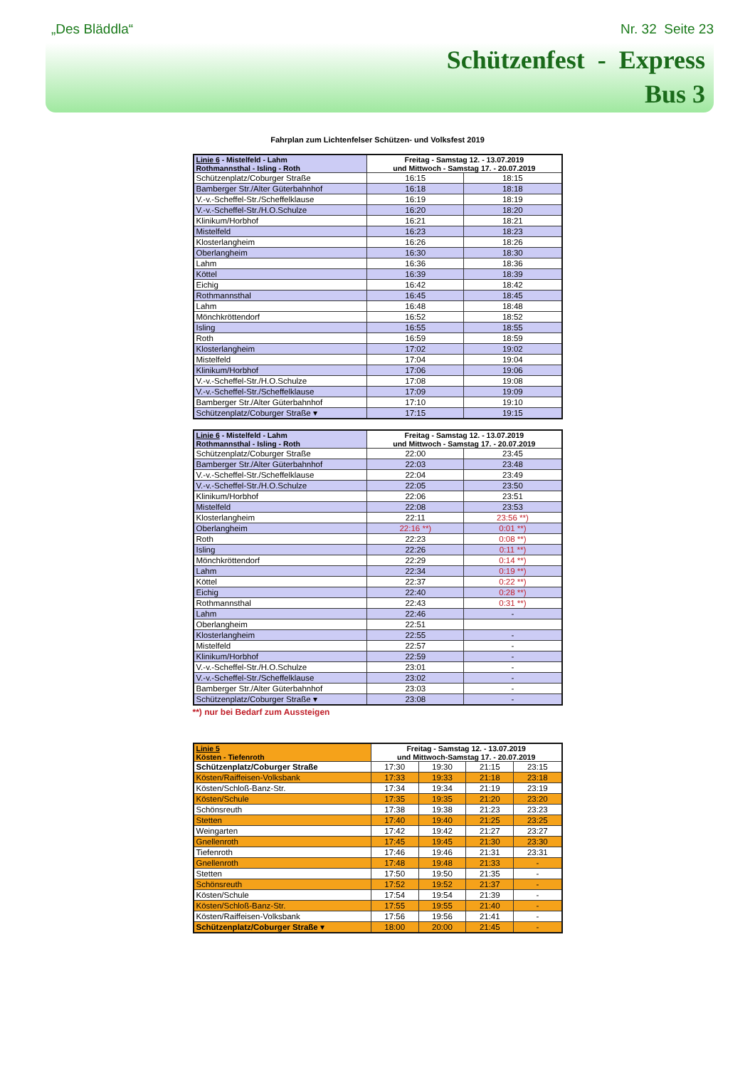„Des Bläddla“Nr. 32 Seite 23
Schützenfest - Express
Bus 3
Fahrplan zum Lichtenfelser Schützen- und Volksfest 2019
| Linie 6 - Mistelfeld - Lahm Rothmannsthal - Isling - Roth | Freitag - Samstag 12. - 13.07.2019 und Mittwoch - Samstag 17. - 20.07.2019 | |
| --- | --- | --- |
| Schützenplatz/Coburger Straße | 16:15 | 18:15 |
| Bamberger Str./Alter Güterbahnhof | 16:18 | 18:18 |
| V.-v.-Scheffel-Str./Scheffelklause | 16:19 | 18:19 |
| V.-v.-Scheffel-Str./H.O.Schulze | 16:20 | 18:20 |
| Klinikum/Horbhof | 16:21 | 18:21 |
| Mistelfeld | 16:23 | 18:23 |
| Klosterlangheim | 16:26 | 18:26 |
| Oberlangheim | 16:30 | 18:30 |
| Lahm | 16:36 | 18:36 |
| Köttel | 16:39 | 18:39 |
| Eichig | 16:42 | 18:42 |
| Rothmannsthal | 16:45 | 18:45 |
| Lahm | 16:48 | 18:48 |
| Mönchkröttendorf | 16:52 | 18:52 |
| Isling | 16:55 | 18:55 |
| Roth | 16:59 | 18:59 |
| Klosterlangheim | 17:02 | 19:02 |
| Mistelfeld | 17:04 | 19:04 |
| Klinikum/Horbhof | 17:06 | 19:06 |
| V.-v.-Scheffel-Str./H.O.Schulze | 17:08 | 19:08 |
| V.-v.-Scheffel-Str./Scheffelklause | 17:09 | 19:09 |
| Bamberger Str./Alter Güterbahnhof | 17:10 | 19:10 |
| Schützenplatz/Coburger Straße ▾ | 17:15 | 19:15 |
| Linie 6 - Mistelfeld - Lahm Rothmannsthal - Isling - Roth | Freitag - Samstag 12. - 13.07.2019 und Mittwoch - Samstag 17. - 20.07.2019 | |
| --- | --- | --- |
| Schützenplatz/Coburger Straße | 22:00 | 23:45 |
| Bamberger Str./Alter Güterbahnhof | 22:03 | 23:48 |
| V.-v.-Scheffel-Str./Scheffelklause | 22:04 | 23:49 |
| V.-v.-Scheffel-Str./H.O.Schulze | 22:05 | 23:50 |
| Klinikum/Horbhof | 22:06 | 23:51 |
| Mistelfeld | 22:08 | 23:53 |
| Klosterlangheim | 22:11 | 23:56 **) |
| Oberlangheim | 22:16 **) | 0:01 **) |
| Roth | 22:23 | 0:08 **) |
| Isling | 22:26 | 0:11 **) |
| Mönchkröttendorf | 22:29 | 0:14 **) |
| Lahm | 22:34 | 0:19 **) |
| Köttel | 22:37 | 0:22 **) |
| Eichig | 22:40 | 0:28 **) |
| Rothmannsthal | 22:43 | 0:31 **) |
| Lahm | 22:46 | - |
| Oberlangheim | 22:51 | |
| Klosterlangheim | 22:55 | - |
| Mistelfeld | 22:57 | - |
| Klinikum/Horbhof | 22:59 | - |
| V.-v.-Scheffel-Str./H.O.Schulze | 23:01 | - |
| V.-v.-Scheffel-Str./Scheffelklause | 23:02 | - |
| Bamberger Str./Alter Güterbahnhof | 23:03 | - |
| Schützenplatz/Coburger Straße ▾ | 23:08 | - |
**) nur bei Bedarf zum Aussteigen
| Linie 5 Kösten - Tiefenroth | Freitag - Samstag 12. - 13.07.2019 und Mittwoch-Samstag 17. - 20.07.2019 | | | |
| --- | --- | --- | --- | --- |
| Schützenplatz/Coburger Straße | 17:30 | 19:30 | 21:15 | 23:15 |
| Kösten/Raiffeisen-Volksbank | 17:33 | 19:33 | 21:18 | 23:18 |
| Kösten/Schloß-Banz-Str. | 17:34 | 19:34 | 21:19 | 23:19 |
| Kösten/Schule | 17:35 | 19:35 | 21:20 | 23:20 |
| Schönsreuth | 17:38 | 19:38 | 21:23 | 23:23 |
| Stetten | 17:40 | 19:40 | 21:25 | 23:25 |
| Weingarten | 17:42 | 19:42 | 21:27 | 23:27 |
| Gnellenroth | 17:45 | 19:45 | 21:30 | 23:30 |
| Tiefenroth | 17:46 | 19:46 | 21:31 | 23:31 |
| Gnellenroth | 17:48 | 19:48 | 21:33 | - |
| Stetten | 17:50 | 19:50 | 21:35 | - |
| Schönsreuth | 17:52 | 19:52 | 21:37 | - |
| Kösten/Schule | 17:54 | 19:54 | 21:39 | - |
| Kösten/Schloß-Banz-Str. | 17:55 | 19:55 | 21:40 | - |
| Kösten/Raiffeisen-Volksbank | 17:56 | 19:56 | 21:41 | - |
| Schützenplatz/Coburger Straße ▾ | 18:00 | 20:00 | 21:45 | - |